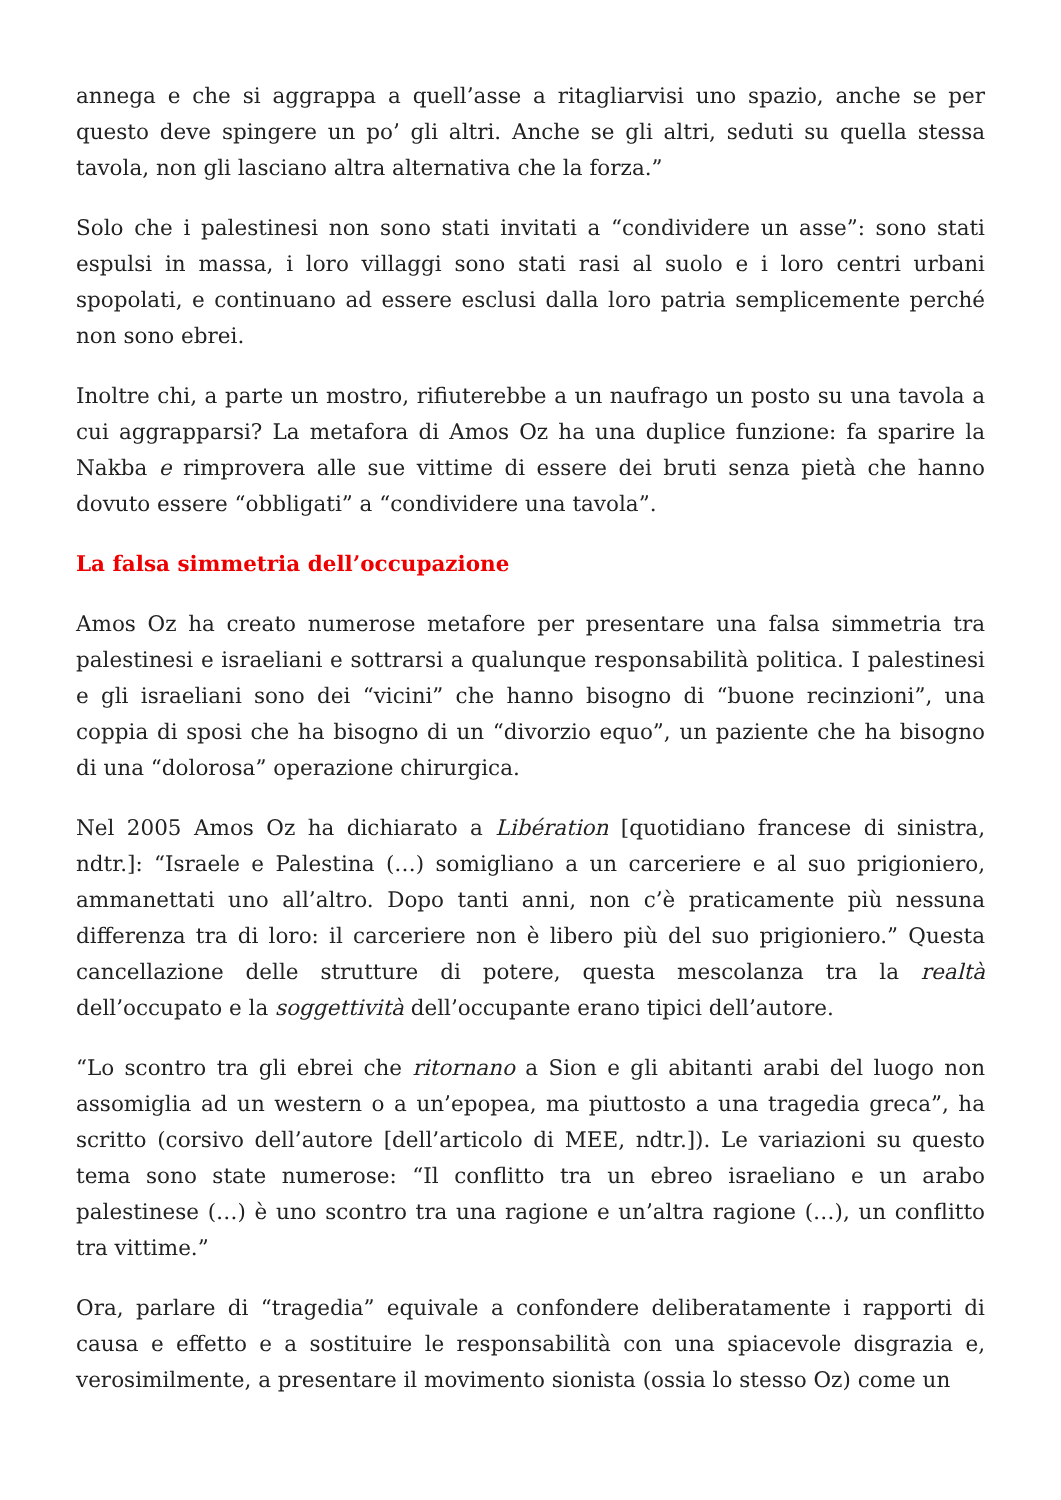annega e che si aggrappa a quell’asse a ritagliarvisi uno spazio, anche se per questo deve spingere un po’ gli altri. Anche se gli altri, seduti su quella stessa tavola, non gli lasciano altra alternativa che la forza.”
Solo che i palestinesi non sono stati invitati a “condividere un asse”: sono stati espulsi in massa, i loro villaggi sono stati rasi al suolo e i loro centri urbani spopolati, e continuano ad essere esclusi dalla loro patria semplicemente perché non sono ebrei.
Inoltre chi, a parte un mostro, rifiuterebbe a un naufrago un posto su una tavola a cui aggrapparsi? La metafora di Amos Oz ha una duplice funzione: fa sparire la Nakba e rimprovera alle sue vittime di essere dei bruti senza pietà che hanno dovuto essere “obbligati” a “condividere una tavola”.
La falsa simmetria dell’occupazione
Amos Oz ha creato numerose metafore per presentare una falsa simmetria tra palestinesi e israeliani e sottrarsi a qualunque responsabilità politica. I palestinesi e gli israeliani sono dei “vicini” che hanno bisogno di “buone recinzioni”, una coppia di sposi che ha bisogno di un “divorzio equo”, un paziente che ha bisogno di una “dolorosa” operazione chirurgica.
Nel 2005 Amos Oz ha dichiarato a Libération [quotidiano francese di sinistra, ndtr.]: “Israele e Palestina (…) somigliano a un carceriere e al suo prigioniero, ammanettati uno all’altro. Dopo tanti anni, non c’è praticamente più nessuna differenza tra di loro: il carceriere non è libero più del suo prigioniero.” Questa cancellazione delle strutture di potere, questa mescolanza tra la realtà dell’occupato e la soggettività dell’occupante erano tipici dell’autore.
“Lo scontro tra gli ebrei che ritornano a Sion e gli abitanti arabi del luogo non assomiglia ad un western o a un’epopea, ma piuttosto a una tragedia greca”, ha scritto (corsivo dell’autore [dell’articolo di MEE, ndtr.]). Le variazioni su questo tema sono state numerose: “Il conflitto tra un ebreo israeliano e un arabo palestinese (…) è uno scontro tra una ragione e un’altra ragione (…), un conflitto tra vittime.”
Ora, parlare di “tragedia” equivale a confondere deliberatamente i rapporti di causa e effetto e a sostituire le responsabilità con una spiacevole disgrazia e, verosimilmente, a presentare il movimento sionista (ossia lo stesso Oz) come un